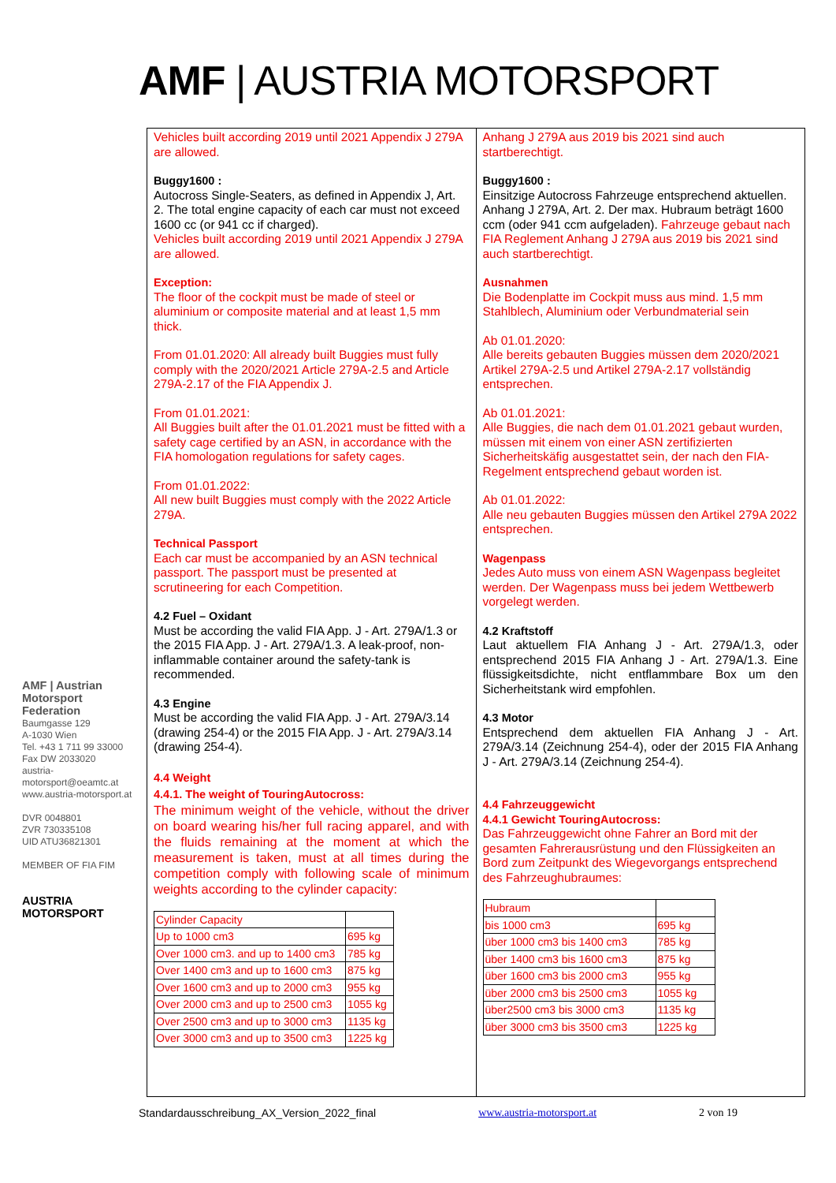AMF | AUSTRIA MOTORSPORT
AMF | Austrian Motorsport Federation
Baumgasse 129
A-1030 Wien
Tel. +43 1 711 99 33000
Fax DW 2033020
austria-motorsport@oeamtc.at
www.austria-motorsport.at
DVR 0048801
ZVR 730335108
UID ATU36821301
MEMBER OF FIA FIM
AUSTRIA MOTORSPORT
Vehicles built according 2019 until 2021 Appendix J 279A are allowed.
Buggy1600 :
Autocross Single-Seaters, as defined in Appendix J, Art. 2. The total engine capacity of each car must not exceed 1600 cc (or 941 cc if charged).
Vehicles built according 2019 until 2021 Appendix J 279A are allowed.
Exception:
The floor of the cockpit must be made of steel or aluminium or composite material and at least 1,5 mm thick.
From 01.01.2020: All already built Buggies must fully comply with the 2020/2021 Article 279A-2.5 and Article 279A-2.17 of the FIA Appendix J.
From 01.01.2021:
All Buggies built after the 01.01.2021 must be fitted with a safety cage certified by an ASN, in accordance with the FIA homologation regulations for safety cages.
From 01.01.2022:
All new built Buggies must comply with the 2022 Article 279A.
Technical Passport
Each car must be accompanied by an ASN technical passport. The passport must be presented at scrutineering for each Competition.
4.2 Fuel – Oxidant
Must be according the valid FIA App. J - Art. 279A/1.3 or the 2015 FIA App. J - Art. 279A/1.3. A leak-proof, non-inflammable container around the safety-tank is recommended.
4.3 Engine
Must be according the valid FIA App. J - Art. 279A/3.14 (drawing 254-4) or the 2015 FIA App. J - Art. 279A/3.14 (drawing 254-4).
4.4 Weight
4.4.1. The weight of TouringAutocross:
The minimum weight of the vehicle, without the driver on board wearing his/her full racing apparel, and with the fluids remaining at the moment at which the measurement is taken, must at all times during the competition comply with following scale of minimum weights according to the cylinder capacity:
| Cylinder Capacity | |
| Up to 1000 cm3 | 695 kg |
| Over 1000 cm3. and up to 1400 cm3 | 785 kg |
| Over 1400 cm3 and up to 1600 cm3 | 875 kg |
| Over 1600 cm3 and up to 2000 cm3 | 955 kg |
| Over 2000 cm3 and up to 2500 cm3 | 1055 kg |
| Over 2500 cm3 and up to 3000 cm3 | 1135 kg |
| Over 3000 cm3 and up to 3500 cm3 | 1225 kg |
Anhang J 279A aus 2019 bis 2021 sind auch startberechtigt.
Buggy1600 :
Einsitzige Autocross Fahrzeuge entsprechend aktuellen. Anhang J 279A, Art. 2. Der max. Hubraum beträgt 1600 ccm (oder 941 ccm aufgeladen). Fahrzeuge gebaut nach FIA Reglement Anhang J 279A aus 2019 bis 2021 sind auch startberechtigt.
Ausnahmen
Die Bodenplatte im Cockpit muss aus mind. 1,5 mm Stahlblech, Aluminium oder Verbundmaterial sein
Ab 01.01.2020:
Alle bereits gebauten Buggies müssen dem 2020/2021 Artikel 279A-2.5 und Artikel 279A-2.17 vollständig entsprechen.
Ab 01.01.2021:
Alle Buggies, die nach dem 01.01.2021 gebaut wurden, müssen mit einem von einer ASN zertifizierten Sicherheitskäfig ausgestattet sein, der nach den FIA-Regelment entsprechend gebaut worden ist.
Ab 01.01.2022:
Alle neu gebauten Buggies müssen den Artikel 279A 2022 entsprechen.
Wagenpass
Jedes Auto muss von einem ASN Wagenpass begleitet werden. Der Wagenpass muss bei jedem Wettbewerb vorgelegt werden.
4.2 Kraftstoff
Laut aktuellem FIA Anhang J - Art. 279A/1.3, oder entsprechend 2015 FIA Anhang J - Art. 279A/1.3. Eine flüssigkeitsdichte, nicht entflammbare Box um den Sicherheitstank wird empfohlen.
4.3 Motor
Entsprechend dem aktuellen FIA Anhang J - Art. 279A/3.14 (Zeichnung 254-4), oder der 2015 FIA Anhang J - Art. 279A/3.14 (Zeichnung 254-4).
4.4 Fahrzeuggewicht
4.4.1 Gewicht TouringAutocross:
Das Fahrzeuggewicht ohne Fahrer an Bord mit der gesamten Fahrerausrüstung und den Flüssigkeiten an Bord zum Zeitpunkt des Wiegevorgangs entsprechend des Fahrzeughubraumes:
| Hubraum | |
| bis 1000 cm3 | 695 kg |
| über 1000 cm3 bis 1400 cm3 | 785 kg |
| über 1400 cm3 bis 1600 cm3 | 875 kg |
| über 1600 cm3 bis 2000 cm3 | 955 kg |
| über 2000 cm3 bis 2500 cm3 | 1055 kg |
| über2500 cm3 bis 3000 cm3 | 1135 kg |
| über 3000 cm3 bis 3500 cm3 | 1225 kg |
Standardausschreibung_AX_Version_2022_final www.austria-motorsport.at 2 von 19